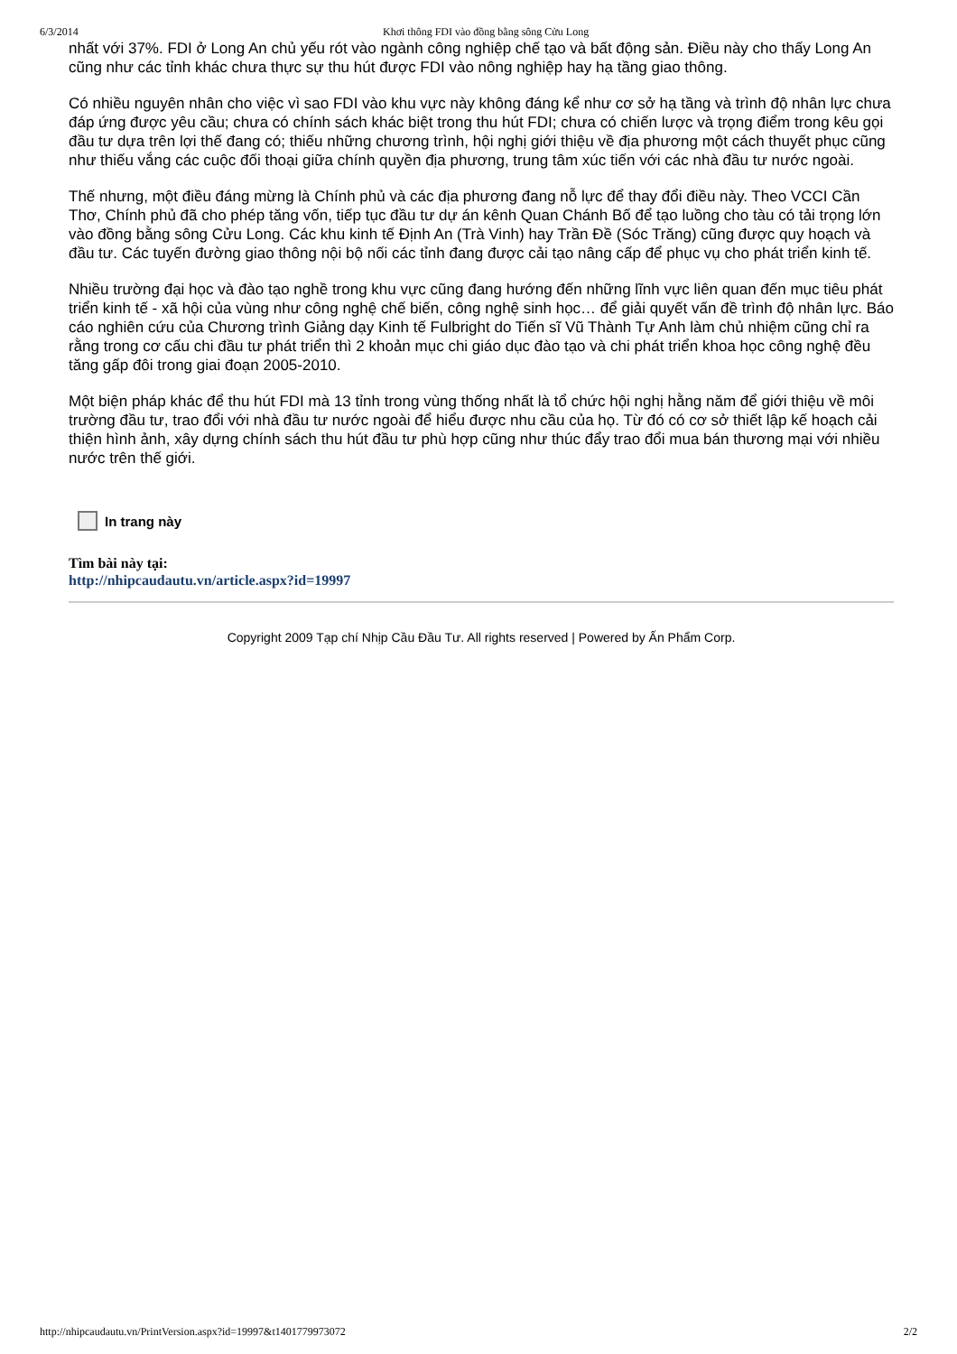6/3/2014 Khơi thông FDI vào đồng bằng sông Cửu Long
nhất với 37%. FDI ở Long An chủ yếu rót vào ngành công nghiệp chế tạo và bất động sản. Điều này cho thấy Long An cũng như các tỉnh khác chưa thực sự thu hút được FDI vào nông nghiệp hay hạ tầng giao thông.
Có nhiều nguyên nhân cho việc vì sao FDI vào khu vực này không đáng kể như cơ sở hạ tầng và trình độ nhân lực chưa đáp ứng được yêu cầu; chưa có chính sách khác biệt trong thu hút FDI; chưa có chiến lược và trọng điểm trong kêu gọi đầu tư dựa trên lợi thế đang có; thiếu những chương trình, hội nghị giới thiệu về địa phương một cách thuyết phục cũng như thiếu vắng các cuộc đối thoại giữa chính quyền địa phương, trung tâm xúc tiến với các nhà đầu tư nước ngoài.
Thế nhưng, một điều đáng mừng là Chính phủ và các địa phương đang nỗ lực để thay đổi điều này. Theo VCCI Cần Thơ, Chính phủ đã cho phép tăng vốn, tiếp tục đầu tư dự án kênh Quan Chánh Bố để tạo luồng cho tàu có tải trọng lớn vào đồng bằng sông Cửu Long. Các khu kinh tế Định An (Trà Vinh) hay Trần Đề (Sóc Trăng) cũng được quy hoạch và đầu tư. Các tuyến đường giao thông nội bộ nối các tỉnh đang được cải tạo nâng cấp để phục vụ cho phát triển kinh tế.
Nhiều trường đại học và đào tạo nghề trong khu vực cũng đang hướng đến những lĩnh vực liên quan đến mục tiêu phát triển kinh tế - xã hội của vùng như công nghệ chế biến, công nghệ sinh học… để giải quyết vấn đề trình độ nhân lực. Báo cáo nghiên cứu của Chương trình Giảng dạy Kinh tế Fulbright do Tiến sĩ Vũ Thành Tự Anh làm chủ nhiệm cũng chỉ ra rằng trong cơ cấu chi đầu tư phát triển thì 2 khoản mục chi giáo dục đào tạo và chi phát triển khoa học công nghệ đều tăng gấp đôi trong giai đoạn 2005-2010.
Một biện pháp khác để thu hút FDI mà 13 tỉnh trong vùng thống nhất là tổ chức hội nghị hằng năm để giới thiệu về môi trường đầu tư, trao đổi với nhà đầu tư nước ngoài để hiểu được nhu cầu của họ. Từ đó có cơ sở thiết lập kế hoạch cải thiện hình ảnh, xây dựng chính sách thu hút đầu tư phù hợp cũng như thúc đẩy trao đổi mua bán thương mại với nhiều nước trên thế giới.
In trang này
Tìm bài này tại:
http://nhipcaudautu.vn/article.aspx?id=19997
Copyright 2009 Tạp chí Nhịp Cầu Đầu Tư. All rights reserved | Powered by Ấn Phẩm Corp.
http://nhipcaudautu.vn/PrintVersion.aspx?id=19997&t1401779973072 2/2